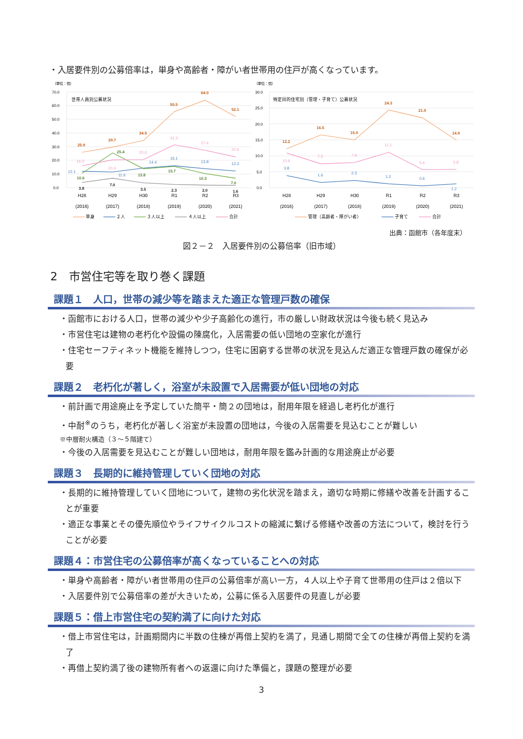・入居要件別の公募倍率は，単身や高齢者・障がい者世帯用の住戸が高くなっています。
（単位：倍）
70.0
60.0
50.0
40.0
30.0
20.0
10.0
0.0
世帯人員別公募状況
25.9
29.7
34.5
55.5
64.0
52.1
12.1
11.6
14.4
16.1
13.8
12.3
10.6
25.4
13.8
15.7
10.3
7.0
3.8
7.0
3.5
2.3
2.0
1.6
16.0
20.4
20.6
31.3
27.4
22.6
H28
H29
H30
R1
R2
R3
(2016)
(2017)
(2018)
(2019)
(2020)
(2021)
単身
２人
３人以上
４人以上
合計
（単位：倍）
30.0
25.0
20.0
15.0
10.0
5.0
0.0
特定目的住宅別（管理・子育て）公募状況
12.2
16.5
15.0
24.3
21.9
14.9
10.9
7.5
7.9
11.1
5.6
5.8
3.8
1.6
2.3
1.2
0.6
1.2
H28
H29
H30
R1
R2
R3
(2016)
(2017)
(2018)
(2019)
(2020)
(2021)
管理（高齢者・障がい者）
子育て
合計
出典：函館市（各年度末）
図２－２　入居要件別の公募倍率（旧市域）
2　市営住宅等を取り巻く課題
課題１　人口，世帯の減少等を踏まえた適正な管理戸数の確保
・函館市における人口，世帯の減少や少子高齢化の進行，市の厳しい財政状況は今後も続く見込み
・市営住宅は建物の老朽化や設備の陳腐化，入居需要の低い団地の空家化が進行
・住宅セーフティネット機能を維持しつつ，住宅に困窮する世帯の状況を見込んだ適正な管理戸数の確保が必要
課題２　老朽化が著しく，浴室が未設置で入居需要が低い団地の対応
・前計画で用途廃止を予定していた簡平・簡２の団地は，耐用年限を経過し老朽化が進行
・中耐<sup>※</sup>のうち，老朽化が著しく浴室が未設置の団地は，今後の入居需要を見込むことが難しい
※中層耐火構造（３～５階建て）
・今後の入居需要を見込むことが難しい団地は，耐用年限を鑑み計画的な用途廃止が必要
課題３　長期的に維持管理していく団地の対応
・長期的に維持管理していく団地について，建物の劣化状況を踏まえ，適切な時期に修繕や改善を計画することが重要
・適正な事業とその優先順位やライフサイクルコストの縮減に繋げる修繕や改善の方法について，検討を行うことが必要
課題４：市営住宅の公募倍率が高くなっていることへの対応
・単身や高齢者・障がい者世帯用の住戸の公募倍率が高い一方，４人以上や子育て世帯用の住戸は２倍以下
・入居要件別で公募倍率の差が大きいため，公募に係る入居要件の見直しが必要
課題５：借上市営住宅の契約満了に向けた対応
・借上市営住宅は，計画期間内に半数の住棟が再借上契約を満了，見通し期間で全ての住棟が再借上契約を満了
・再借上契約満了後の建物所有者への返還に向けた準備と，課題の整理が必要
3